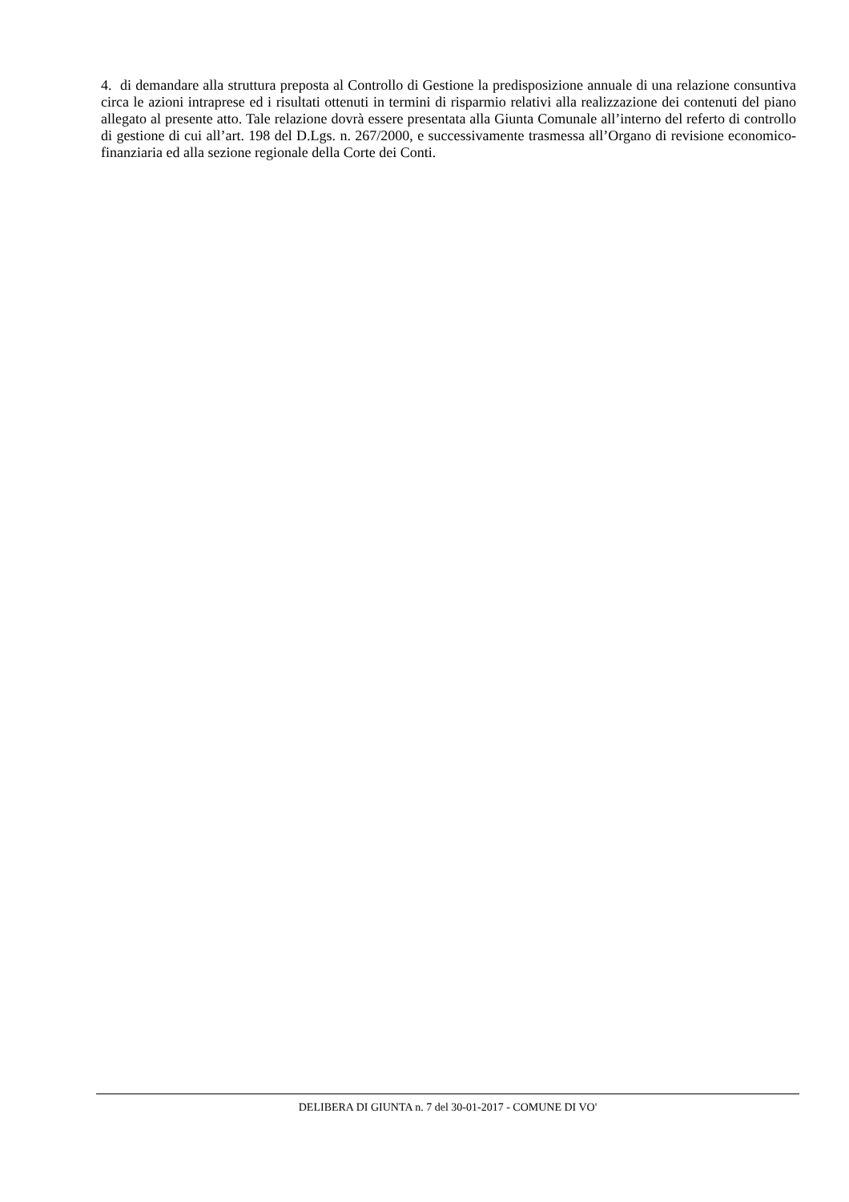4. di demandare alla struttura preposta al Controllo di Gestione la predisposizione annuale di una relazione consuntiva circa le azioni intraprese ed i risultati ottenuti in termini di risparmio relativi alla realizzazione dei contenuti del piano allegato al presente atto. Tale relazione dovrà essere presentata alla Giunta Comunale all’interno del referto di controllo di gestione di cui all’art. 198 del D.Lgs. n. 267/2000, e successivamente trasmessa all’Organo di revisione economico-finanziaria ed alla sezione regionale della Corte dei Conti.
DELIBERA DI GIUNTA n. 7 del 30-01-2017 - COMUNE DI VO'